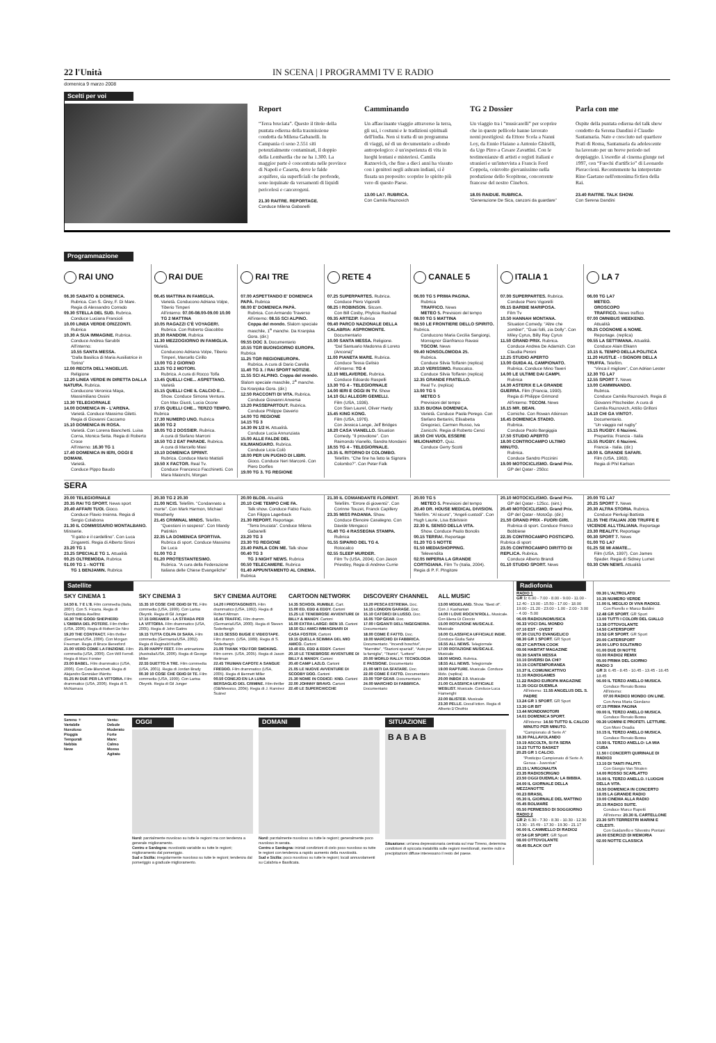22 l'Unità
IN SCENA | I PROGRAMMI TV E RADIO
domenica 9 marzo 2008
Scelti per voi
Report
“Terra bruciata”. Questo il titolo della puntata odierna della trasmissione condotta da Milena Gabanelli. In Campania ci sono 2.551 siti potenzialmente contaminati, il doppio della Lombardia che ne ha 1.300. La maggior parte è concentrata nelle province di Napoli e Caserta, dove le falde acquifere, sia superficiali che profonde, sono inquinate da versamenti di liquidi pericolosi e cancerogeni.
21.30 RAITRE. REPORTAGE.
Conduce Milena Gabanelli
Camminando
Un affascinante viaggio attraverso la terra, gli usi, i costumi e le tradizioni spirituali dell'India. Non si tratta di un programma di viaggi, né di un documentario a sfondo antropologico: è un'esperienza di vita in luoghi lontani e misteriosi. Camila Raznovich, che fino a dieci anni ha vissuto con i genitori negli ashram indiani, si è fissata un proposito: scoprire lo spirito più vero di questo Paese.
13.00 LA7. RUBRICA.
Con Camila Raznovich
TG 2 Dossier
Un viaggio tra i “musicarelli” per scoprire che in queste pellicole hanno lavorato nomi prestigiosi: da Ettore Scola a Nanni Loy, da Ennio Flaiano a Antonio Ghirelli, da Ugo Pirro a Cesare Zavattini. Con le testimonianze di artisti e registi italiani e stranieri e un'intervista a Francis Ford Coppola, coinvolto giovanissimo nella produzione dello Scopitone, concorrente francese del nostro Cinebox.
18.05 RAIDUE. RUBRICA.
“Generazione De Sica, canzoni da guardare”
Parla con me
Ospite della puntata odierna del talk show condotto da Serena Dandini è Claudio Santamaria. Nato e cresciuto nel quartiere Prati di Roma, Santamaria da adolescente ha lavorato per un breve periodo nel doppiaggio. L'esordio al cinema giunge nel 1997, con “Fuochi d'artificio” di Leonardo Pieraccioni. Recentemente ha interpretato Rino Gaetano nell'omonima fiction della Rai.
23.40 RAITRE. TALK SHOW.
Con Serena Dandini
Programmazione
RAI UNO
06.30 SABATO & DOMENICA.
Rubrica. Con S. Grey, F. Di Mare. Regia di Alessandro Corrado
09.30 STELLA DEL SUD. Rubrica.
Conduce Luciana Francioli
10.00 LINEA VERDE ORIZZONTI.
Rubrica
10.30 A SUA IMMAGINE. Rubrica.
Conduce Andrea Sarubbi
All'interno:
10.55 SANTA MESSA.
“Dalla Basilica di Maria Ausiliatrice in Torino”
12.00 RECITA DELL'ANGELUS.
Religione
12.20 LINEA VERDE IN DIRETTA DALLA NATURA. Rubrica.
Conducono Veronica Maya, Massimiliano Ossini
13.30 TELEGIORNALE
14.00 DOMENICA IN - L'ARENA.
Varietà. Conduce Massimo Giletti. Regia di Giovanni Caccamo
15.10 DOMENICA IN ROSA.
Varietà. Con Lorena Bianchetti. Luisa Corna, Monica Setta. Regia di Roberto Croce
All'interno: 16.30 TG 1
17.40 DOMENICA IN IERI, OGGI E DOMANI.
Varietà.
Conduce Pippo Baudo
RAI DUE
06.45 MATTINA IN FAMIGLIA.
Varietà. Conducono Adriana Volpe, Tiberio Timperi
All'interno: 07.00-08.00-09.00 10.00 TG 2 MATTINA
10.05 RAGAZZI C'È VOYAGER!.
Rubrica. Con Roberto Giacobbo
10.30 RANDOM. Rubrica
11.30 MEZZOGIORNO IN FAMIGLIA. Varietà.
Conducono Adriana Volpe, Tiberio Timperi, Marcello Cirillo
13.00 TG 2 GIORNO
13.25 TG 2 MOTORI.
Rubrica. A cura di Rocco Tolfa
13.45 QUELLI CHE... ASPETTANO.
Varietà
15.15 QUELLI CHE IL CALCIO E....
Show. Conduce Simona Ventura. Con Max Giusti, Lucia Ocone
17.05 QUELLI CHE... TERZO TEMPO. Rubrica
17.30 NUMERO UNO. Rubrica
18.00 TG 2
18.05 TG 2 DOSSIER. Rubrica.
A cura di Stefano Marroni
18.50 TG 2 EAT PARADE. Rubrica.
A cura di Marcello Masi
19.10 DOMENICA SPRINT.
Rubrica. Conduce Mario Mattioli
19.50 X FACTOR. Real Tv.
Conduce Francesco Facchinetti. Con Mara Maionchi, Morgan
RAI TRE
07.00 ASPETTANDO E' DOMENICA PAPÀ. Rubrica
08.00 E' DOMENICA PAPÀ.
Rubrica. Con Armando Traverso
All'interno: 08.55 SCI ALPINO. Coppa del mondo. Slalom speciale maschile, 1<sup>a</sup> manche. Da Kranjska Gora. (dir.)
09.55 DOC 3. Documentario
10.55 TGR BUONGIORNO EUROPA. Rubrica
11.25 TGR REGIONEUROPA.
Rubrica. A cura di Dario Carella
11.40 TG 3. / RAI SPORT NOTIZIE.
11.55 SCI ALPINO. Coppa del mondo. Slalom speciale maschile, 2<sup>a</sup> manche. Da Kranjska Gora. (dir.)
12.50 RACCONTI DI VITA. Rubrica.
Conduce Giovanni Anversa
13.20 PASSEPARTOUT. Rubrica.
Conduce Philippe Daverio
14.00 TG REGIONE
14.15 TG 3
14.30 IN 1/2 H. Attualità.
Conduce Lucia Annunziata
15.00 ALLE FALDE DEL KILIMANGIARO. Rubrica.
Conduce Licia Colò
18.00 PER UN PUGNO DI LIBRI.
Gioco. Conduce Neri Marcorè. Con Piero Dorfles
19.00 TG 3. TG REGIONE
RETE 4
07.25 SUPERPARTES. Rubrica.
Conduce Piero Vigorelli
08.25 I ROBINSON. Sitcom.
Con Bill Cosby, Phylicia Rashad
09.35 ARTEZIP. Rubrica
09.40 PARCO NAZIONALE DELLA CALABRIA: ASPROMONTE.
Documentario
10.00 SANTA MESSA. Religione.
“Dal Santuario Madonna di Loreto (Ancona)”
11.00 PIANETA MARE. Rubrica.
Conduce Tessa Gelisio
All'interno: TG 4
12.10 MELAVERDE. Rubrica.
Conduce Edoardo Raspelli
13.30 TG 4 - TELEGIORNALE
14.00 IERI E OGGI IN TV. Show
14.10 GLI ALLEGRI GEMELLI.
Film (USA, 1936).
Con Stan Laurel, Oliver Hardy
15.45 KING KONG.
Film (USA, 1976).
Con Jessica Lange, Jeff Bridges
18.20 CASA VIANELLO. Situation
Comedy. “Il provolone”. Con Raimondo Vianello, Sandra Mondaini
18.55 TG 4 - TELEGIORNALE.
19.35 IL RITORNO DI COLOMBO.
Telefilm. “Che fine ha fatto la Signora Colombo?”. Con Peter Falk
CANALE 5
06.00 TG 5 PRIMA PAGINA.
Rubrica
TRAFFICO. News
METEO 5. Previsioni del tempo
08.00 TG 5 MATTINA
08.50 LE FRONTIERE DELLO SPIRITO. Rubrica.
Conducono Maria Cecilia Sangiorgi, Monsignor Gianfranco Ravasi
TGCOM. News
09.40 NONSOLOMODA 25.
Rubrica.
Conduce Silvia Toffanin (replica)
10.10 VERISSIMO. Rotocalco.
Conduce Silvia Toffanin (replica)
12.35 GRANDE FRATELLO.
Real Tv. (replica)
13.00 TG 5
METEO 5
Previsioni del tempo
13.35 BUONA DOMENICA.
Varietà. Conduce Paola Perego. Con Stefano Bettarini, Elisabetta Gregoraci, Carmen Russo, Iva Zanicchi. Regia di Roberto Cenci
18.50 CHI VUOL ESSERE MILIONARIO?. Quiz.
Conduce Gerry Scotti
ITALIA 1
07.00 SUPERPARTES. Rubrica.
Conduce Piero Vigorelli
09.15 BARBIE MARIPOSA.
Film Tv
10.50 HANNAH MONTANA.
Situation Comedy. “Altre che zombie!”, “Guai folli, zia Dolly”. Con Miley Cyrus, Billy Ray Cyrus
11.50 GRAND PRIX. Rubrica.
Conduce Andrea De Adamich. Con Claudia Peroni
12.25 STUDIO APERTO
13.00 GUIDA AL CAMPIONATO.
Rubrica. Conduce Mino Taveri
14.00 LE ULTIME DAI CAMPI.
Rubrica
14.30 ASTERIX E LA GRANDE GUERRA. Film (Francia, 1990).
Regia di Philippe Grimond
All'interno: TGCOM. News
16.15 MR. BEAN.
Comiche. Con Rowan Atkinson
16.45 DOMENICA STADIO.
Rubrica.
Conduce Paolo Bargiggia
17.50 STUDIO APERTO
18.00 CONTROCAMPO ULTIMO MINUTO.
Rubrica.
Conduce Sandro Piccinini
19.00 MOTOCICLISMO. Grand Prix.
GP del Qatar - 250cc
LA 7
06.00 TG LA7
METEO.
OROSCOPO
TRAFFICO. News traffico
07.00 OMNIBUS WEEKEND.
Attualità
09.25 COGNOME & NOME.
Reportage. (replica)
09.55 LA SETTIMANA. Attualità.
Conduce Alain Elkann
10.15 IL TEMPO DELLA POLITICA
11.20 HUSTLE - I SIGNORI DELLA TRUFFA. Telefilm.
“Vinca il migliore”, Con Adrian Lester
12.30 TG LA7
12.55 SPORT 7. News
13.00 CAMMINANDO.
Rubrica.
Conduce Camila Raznovich. Regia di Giovanni Pitscheider. A cura di Camila Raznovich, Attilio Grilloni
14.10 CHI GA VINTO?.
Documentario.
“Un viaggio nel rugby”
15.15 RUGBY. 6 Nazioni.
Prepartita: Francia - Italia
15.55 RUGBY. 6 Nazioni.
Francia - Italia. (dir.)
18.00 IL GRANDE SAFARI.
Film (USA, 1963).
Regia di Phil Karlson
SERA
20.00 TELEGIORNALE
20.35 RAI TG SPORT. News sport
20.40 AFFARI TUOI. Gioco.
Conduce Flavio Insinna. Regia di Sergio Colabona
21.30 IL COMMISSARIO MONTALBANO. Miniserie.
“Il gatto e il cardellino”. Con Luca Zingaretti. Regia di Alberto Sironi
23.20 TG 1
23.25 SPECIALE TG 1. Attualità
00.25 OLTREMODA. Rubrica
01.00 TG 1 - NOTTE
TG 1 BENJAMIN. Rubrica
20.30 TG 2 20.30
21.00 NCIS. Telefilm. “Condannato a morte”. Con Mark Harmon, Michael Weatherly
21.45 CRIMINAL MINDS. Telefilm.
“Questioni in sospeso”. Con Mandy Patinkin
22.35 LA DOMENICA SPORTIVA.
Rubrica di sport. Conduce Massimo De Luca
01.00 TG 2
01.20 PROTESTANTESIMO.
Rubrica. “A cura della Federazione Italiana delle Chiese Evangeliche”
20.00 BLOB. Attualità
20.10 CHE TEMPO CHE FA.
Talk show. Conduce Fabio Fazio. Con Filippa Lagerback
21.30 REPORT. Reportage.
“Terra bruciata”. Conduce Milena Gabanelli
23.20 TG 3
23.30 TG REGIONE
23.40 PARLA CON ME. Talk show
00.40 TG 3
TG 3 NIGHT NEWS. Rubrica
00.50 TELECAMERE. Rubrica
01.40 APPUNTAMENTO AL CINEMA. Rubrica
21.30 IL COMANDANTE FLORENT.
Telefilm. “Errore di gioventù”. Con Corinne Touzet, Franck Capillery
23.35 MISS PADANIA. Show.
Conduce Elenoire Casalegno. Con Davide Mengacci
01.40 TG 4 RASSEGNA STAMPA.
Rubrica
01.55 SIPARIO DEL TG 4.
Rotocalco
02.55 SLEEP MURDER.
Film Tv (USA, 2004). Con Jason Priestley, Regia di Andrew Currie
20.00 TG 5
METEO 5. Previsioni del tempo
20.40 DR. HOUSE MEDICAL DIVISION. Telefilm. “Al sicuro”, “Angeli custodi”. Con Hugh Laurie, Lisa Edelstein
22.30 IL SENSO DELLA VITA.
Show. Conduce Paolo Bonolis
00.15 TERRA!. Reportage
01.20 TG 5 NOTTE
01.50 MEDIASHOPPING.
Televendita
02.05 IMPERIA LA GRANDE CORTIGIANA. Film Tv (Italia, 2004). Regia di P. F. Pingitore
20.10 MOTOCICLISMO. Grand Prix.
GP del Qatar - 125cc. (sint.)
20.40 MOTOCICLISMO. Grand Prix.
GP del Qatar - MotoGp. (dir.)
21.50 GRAND PRIX - FUORI GIRI.
Rubrica di sport. Conduce Franco Bobbiese
22.35 CONTROCAMPO POSTICIPO. Rubrica di sport
23.05 CONTROCAMPO DIRITTO DI REPLICA. Rubrica.
Conduce Alberto Brandi
01.10 STUDIO SPORT. News
20.00 TG LA7
20.25 SPORT 7. News
20.30 ALTRA STORIA. Rubrica.
Conduce Pierluigi Battista
21.35 THE ITALIAN JOB TRUFFE E VICENDE ALL'ITALIANA. Reportage
23.30 REALITY. Reportage
00.30 SPORT 7. News
01.00 TG LA7
01.25 SE MI AMATE...
Film (USA, 1997). Con James Spader. Regia di Sidney Lumet
03.30 CNN NEWS. Attualità
Satellite
SKY CINEMA 1
14.50 IL 7 E L'8. Film commedia (Italia, 2007). Con S. Ficarra. Regia di Giambattista Avellino
16.30 THE GOOD SHEPHERD L'OMBRA DEL POTERE. Film thriller (USA, 2006). Regia di Robert De Niro
19.20 THE CONTRACT. Film thriller (Germania/USA, 2006). Con Morgan Freeman. Regia di Bruce Beresford
21.00 VERO COME LA FINZIONE. Film commedia (USA, 2006). Con Will Ferrell. Regia di Marc Forster
23.00 BABEL. Film drammatico (USA, 2006). Con Cate Blanchett. Regia di Alejandro González Iñárritu
01.25 IN DUE PER LA VITTORIA. Film drammatico (USA, 2006). Regia di S. McNamara
SKY CINEMA 3
15.35 10 COSE CHE ODIO DI TE. Film commedia (USA, 1999). Con Larisa Oleynik. Regia di Gil Junger
17.15 DREAMER - LA STRADA PER LA VITTORIA. Film drammatico (USA, 2005). Regia di John Gatins
19.15 TUTTA COLPA DI SARA. Film commedia (Germania/USA, 2002). Regia di Reginald Hudlin
21.00 HAPPY FEET. Film animazione (Australia/USA, 2006). Regia di George Miller
22.55 DUETTO A TRE. Film commedia (USA, 2001). Regia di Jordan Brady
00.30 10 COSE CHE ODIO DI TE. Film commedia (USA, 1999). Con Larisa Oleynik. Regia di Gil Junger
SKY CINEMA AUTORE
14.20 I PROTAGONISTI. Film drammatico (USA, 1992). Regia di Robert Altman
16.45 TRAFFIC. Film dramm. (Germania/USA, 2000). Regia di Steven Soderbergh
19.15 SESSO BUGIE E VIDEOTAPE. Film dramm. (USA, 1989). Regia di S. Soderbergh
21.00 THANK YOU FOR SMOKING. Film comm. (USA, 2005). Regia di Jason Reitman
22.45 TRUMAN CAPOTE A SANGUE FREDDO. Film drammatico (USA, 2005). Regia di Bennett Miller
00.50 CONEJO EN LA LUNA BERSAGLIO DEL CRIMINE. Film thriller (GB/Messico, 2004). Regia di J. Ramírez Suárez
CARTOON NETWORK
14.35 SCHOOL RUMBLE. Cart.
15.00 ED, EDD & EDDY. Cartoni
15.25 LE TENEBROSE AVVENTURE DI BILLY & MANDY. Cartoni
16.00 EXTRA LARGE: BEN 10. Cartoni
18.50 GLI AMICI IMMAGINARI DI CASA FOSTER. Cartoni
19.15 QUELLA SCIMMIA DEL MIO AMICO. Cartoni
19.40 ED, EDD & EDDY. Cartoni
20.10 LE TENEBROSE AVVENTURE DI BILLY & MANDY. Cartoni
20.40 CAMP LAZLO. Cartoni
21.05 LE NUOVE AVVENTURE DI SCOOBY DOO. Cartoni
21.30 NOME IN CODICE: KND. Cartoni
22.00 JOHNNY BRAVO. Cartoni
22.40 LE SUPERCHICCHE
DISCOVERY CHANNEL
13.20 PESCA ESTREMA. Doc.
14.15 LONDON GARAGE. Doc.
15.10 CATORCI DI LUSSO. Doc.
16.05 TOP GEAR. Doc.
17.00 I GIGANTI DELL'INGEGNERIA. Documentario
18.00 COME È FATTO. Doc.
19.00 MARCHIO DI FABBRICA. Documentario. “Incendi boschivi”, “Marmitte”, “Stazioni spaziali”, “Auto per la famiglia”, “Titanio”, “Lettere”
20.00 WORLD RALLY: TECNOLOGIA E PASSIONE. Documentario
21.00 MITI DA SFATARE. Doc.
22.00 COME È FATTO. Documentario
23.00 TOP GEAR. Documentario
24.00 MARCHIO DI FABBRICA. Documentario
ALL MUSIC
13.00 MODELAND. Show. “Best of”. Con J. Kashanian
14.00 I LOVE ROCK'N'ROLL. Musicale. Con Elena Di Cioccio
15.00 ROTAZIONE MUSICALE. Musicale
16.00 CLASSIFICA UFFICIALE INDIE. Conduce Giulia Salvi
16.55 ALL NEWS. Telegiornale
17.00 ROTAZIONE MUSICALE. Musicale
18.00 MONO. Rubrica.
18.55 ALL NEWS. Telegiornale
19.00 RAPTURE. Musicale. Conduce Rido. (replica)
20.00 INBOX 2.0. Musicale
21.00 CLASSIFICA UFFICIALE WEBLIST. Musicale. Conduce Luca Fiamenghi
22.00 BLISTER. Musicale
23.30 PELLE. DocuFiction. Regia di Alberto D'Onofrio
Sereno ☀
Variabile
Nuvoloso
Pioggia
Temporali
Nebbia
Neve
Vento: Debole
Moderato
Forte
Mare: Calmo
Mosso
Agitato
OGGI
Nord: parzialmente nuvoloso su tutte le regioni ma con tendenza a generale miglioramento.
Centro e Sardegna: nuvolosità variabile su tutte le regioni; miglioramento dal pomeriggio.
Sud e Sicilia: irregolarmente nuvoloso su tutte le regioni; tendenza dal pomeriggio a graduale miglioramento.
DOMANI
Nord: parzialmente nuvoloso su tutte le regioni; generalmente poco nuvoloso in serata.
Centro e Sardegna: iniziali condizioni di cielo poco nuvoloso su tutte le regioni con tendenza a rapido aumento della nuvolosità.
Sud e Sicilia: poco nuvoloso su tutte le regioni; locali annuvolamenti su Calabria e Basilicata.
SITUAZIONE
B A B A B
Situazione: un'area depressionaria centrata sul mar Tirreno, determina condizioni di spiccata instabilità sulle regioni meridionali, mentre nubi e precipitazioni diffuse interessano il resto del paese.
Radiofonia
RADIO 1
GR 1: 6.00 - 7.00 - 8.00 - 9.00 - 11.00 - 12.40 - 13.00 - 15.50 - 17.00 - 18.00 19.00 - 21.20 - 23.00 - 1.00 - 2.00 - 3.00 - 4.00 - 5.00
06.05 RADIOUNOMUSICA
06.33 VOCI DAL MONDO
07.10 EST - OVEST
07.30 CULTO EVANGELICO
08.30 GR 1 SPORT. GR Sport
08.37 CAPITAN COOK
09.06 HABITAT MAGAZINE
09.30 SANTA MESSA
10.10 DIVERSI DA CHI?
10.15 CONTEMPORANEA
10.37 IL COMUNICATTIVO
11.10 RADIOGAMES
11.22 RADIO EUROPA MAGAZINE
11.35 OGGI DUEMILA
All'interno: 11.55 ANGELUS DEL S. PADRE
13.24 GR 1 SPORT. GR Sport
13.30 GR BIT
13.44 MONDOMOTORI
14.01 DOMENICA SPORT.
All'interno: 14.50 TUTTO IL CALCIO MINUTO PER MINUTO. “Campionato di Serie A”
18.30 PALLAVOLANDO
19.19 ASCOLTA, SI FA SERA
19.23 TUTTO BASKET
20.25 GR 1 CALCIO.
“Posticipo Campionato di Serie A: Genoa - Juventus”
23.15 L'ARGONAUTA
23.35 RADIOSCRIGNO
23.50 OGGI DUEMILA: LA BIBBIA.
24.00 IL GIORNALE DELLA MEZZANOTTE
00.23 BRASIL
05.30 IL GIORNALE DEL MATTINO
05.45 BOLMARE
05.50 PERMESSO DI SOGGIORNO
RADIO 2
GR 2: 6.30 - 7.30 - 8.30 - 10.30 - 12.30 13.30 - 15.49 - 17.30 - 19.30 - 21.17
06.00 IL CAMMELLO DI RADIO2
07.54 GR SPORT. GR Sport
08.00 OTTOVOLANTE
08.45 BLACK OUT
09.30 L'ALTROLATO
10.35 NUMERO VERDE
11.00 IL MEGLIO DI VIVA RADIO2.
Con Fiorello e Marco Baldini
12.48 GR SPORT. GR Sport
13.00 TUTTI I COLORI DEL GIALLO
13.38 OTTOVOLANTE
14.50 CATERSPORT
19.52 GR SPORT. GR Sport
20.00 CATERSPORT
24.00 LUPO SOLITARIO
01.00 DUE DI NOTTE
03.00 RADIO2 REMIX
05.00 PRIMA DEL GIORNO
RADIO 3
GR 3: 6.45 - 8.45 - 10.45 - 13.45 - 16.45 18.45
06.00 IL TERZO ANELLO MUSICA.
Conduce Renato Bossa
All'interno:
07.00 RADIO3 MONDO ON LINE.
Con Anna Maria Giordano
07.15 PRIMA PAGINA
09.00 IL TERZO ANELLO MUSICA.
Conduce Renato Bossa
09.30 UOMINI E PROFETI. LETTURE.
Con Moni Ovadia
10.15 IL TERZO ANELLO MUSICA.
Conduce Renato Bossa
10.50 IL TERZO ANELLO: LA MIA CUBA
11.50 I CONCERTI QUIRINALE DI RADIO3
13.10 DI TANTI PALPITI.
Con Giorgio Van Straten
14.00 ROSSO SCARLATTO
15.00 IL TERZO ANELLO. I LUOGHI DELLA VITA.
16.50 DOMENICA IN CONCERTO
18.05 LA GRANDE RADIO
19.00 CINEMA ALLA RADIO
20.15 RADIO3 SUITE.
Conduce Marco Rapetti
All'interno: 20.30 IL CARTELLONE
23.30 SITI TERRESTRI MARINI E CELESTI.
Con Guidarello e Silvestro Pontani
24.00 ESERCIZI DI MEMORIA
02.00 NOTTE CLASSICA